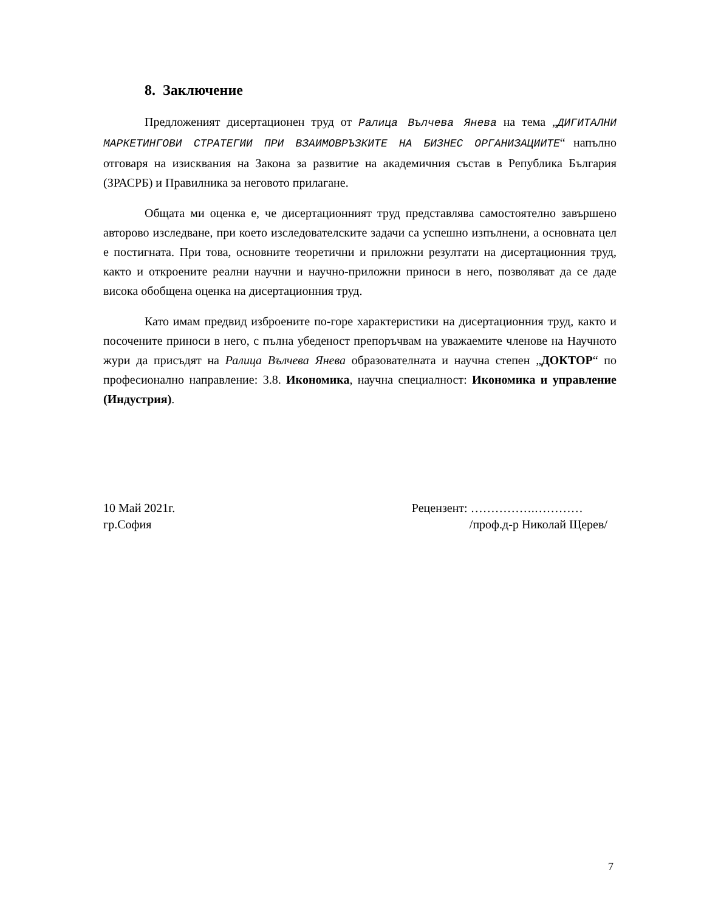8. Заключение
Предложеният дисертационен труд от Ралица Вълчева Янева на тема „ДИГИТАЛНИ МАРКЕТИНГОВИ СТРАТЕГИИ ПРИ ВЗАИМОВРЪЗКИТЕ НА БИЗНЕС ОРГАНИЗАЦИИТЕ“ напълно отговаря на изисквания на Закона за развитие на академичния състав в Република България (ЗРАСРБ) и Правилника за неговото прилагане.
Общата ми оценка е, че дисертационният труд представлява самостоятелно завършено авторово изследване, при което изследователските задачи са успешно изпълнени, а основната цел е постигната. При това, основните теоретични и приложни резултати на дисертационния труд, както и откроените реални научни и научно-приложни приноси в него, позволяват да се даде висока обобщена оценка на дисертационния труд.
Като имам предвид изброените по-горе характеристики на дисертационния труд, както и посочените приноси в него, с пълна убеденост препоръчвам на уважаемите членове на Научното жури да присъдят на Ралица Вълчева Янева образователната и научна степен „ДОКТОР“ по професионално направление: 3.8. Икономика, научна специалност: Икономика и управление (Индустрия).
10 Май 2021г.
гр.София
Рецензент: …………….…………
/проф.д-р Николай Щерев/
7